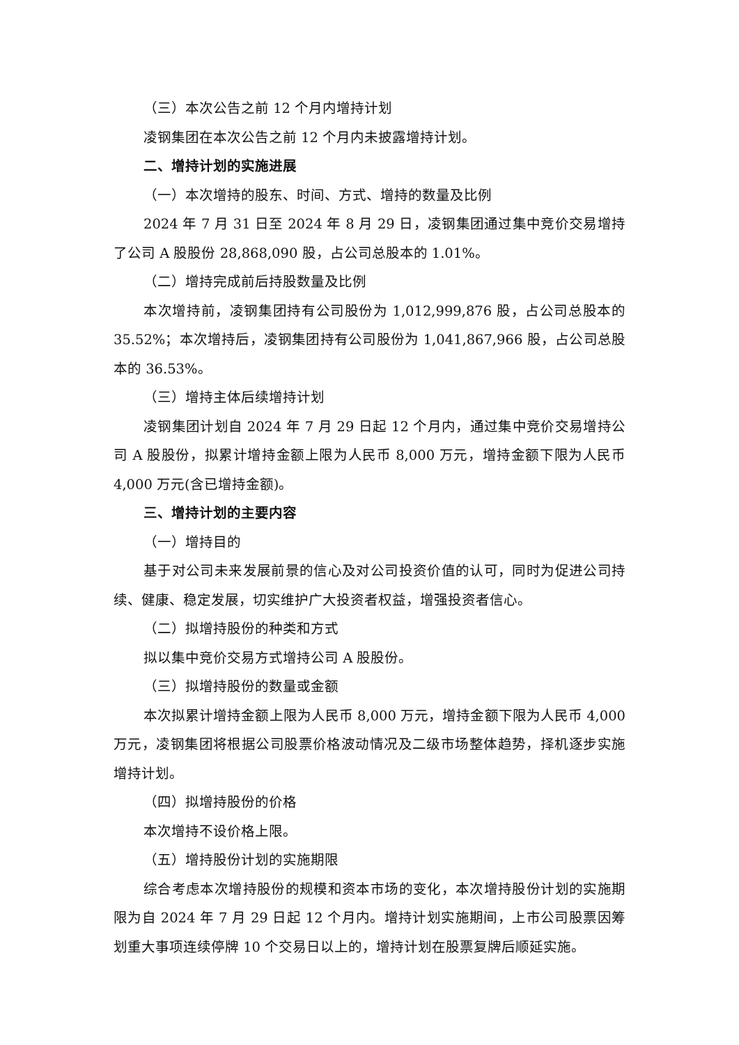（三）本次公告之前 12 个月内增持计划
凌钢集团在本次公告之前 12 个月内未披露增持计划。
二、增持计划的实施进展
（一）本次增持的股东、时间、方式、增持的数量及比例
2024 年 7 月 31 日至 2024 年 8 月 29 日，凌钢集团通过集中竞价交易增持了公司 A 股股份 28,868,090 股，占公司总股本的 1.01%。
（二）增持完成前后持股数量及比例
本次增持前，凌钢集团持有公司股份为 1,012,999,876 股，占公司总股本的 35.52%；本次增持后，凌钢集团持有公司股份为 1,041,867,966 股，占公司总股本的 36.53%。
（三）增持主体后续增持计划
凌钢集团计划自 2024 年 7 月 29 日起 12 个月内，通过集中竞价交易增持公司 A 股股份，拟累计增持金额上限为人民币 8,000 万元，增持金额下限为人民币 4,000 万元(含已增持金额)。
三、增持计划的主要内容
（一）增持目的
基于对公司未来发展前景的信心及对公司投资价值的认可，同时为促进公司持续、健康、稳定发展，切实维护广大投资者权益，增强投资者信心。
（二）拟增持股份的种类和方式
拟以集中竞价交易方式增持公司 A 股股份。
（三）拟增持股份的数量或金额
本次拟累计增持金额上限为人民币 8,000 万元，增持金额下限为人民币 4,000 万元，凌钢集团将根据公司股票价格波动情况及二级市场整体趋势，择机逐步实施增持计划。
（四）拟增持股份的价格
本次增持不设价格上限。
（五）增持股份计划的实施期限
综合考虑本次增持股份的规模和资本市场的变化，本次增持股份计划的实施期限为自 2024 年 7 月 29 日起 12 个月内。增持计划实施期间，上市公司股票因筹划重大事项连续停牌 10 个交易日以上的，增持计划在股票复牌后顺延实施。